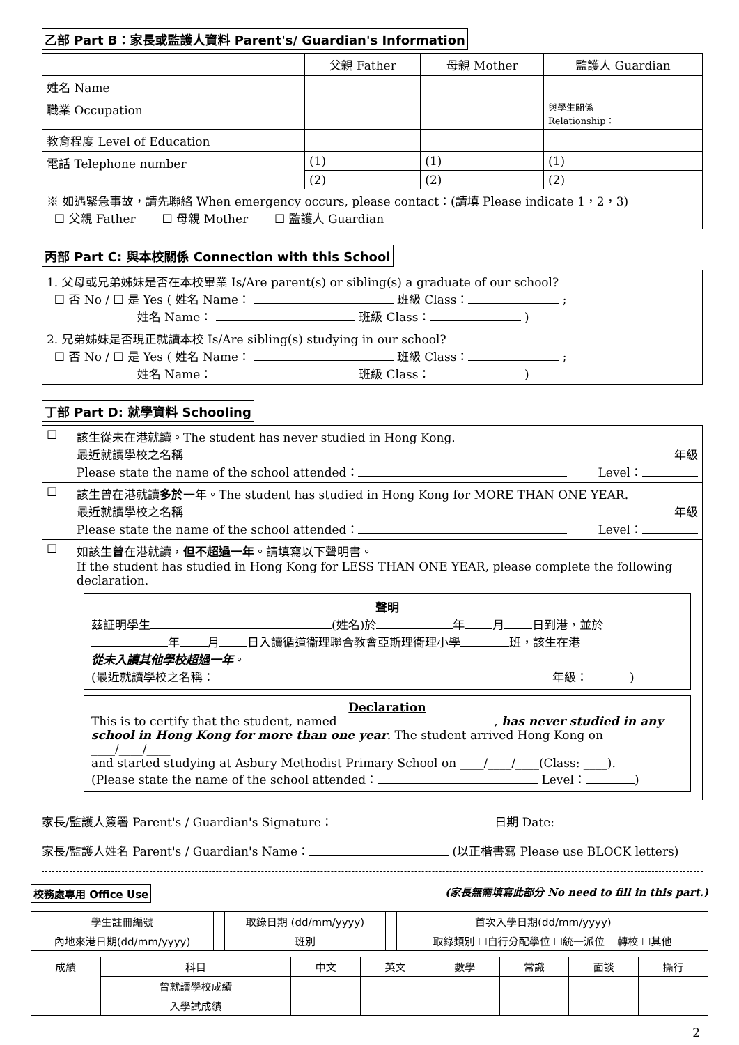乙部 Part B：家長或監護人資料 Parent's/ Guardian's Information
| | 父親 Father | 母親 Mother | 監護人 Guardian |
| --- | --- | --- | --- |
| 姓名 Name | | | |
| 職業 Occupation | | | 與學生關係 Relationship： |
| 教育程度 Level of Education | | | |
| 電話 Telephone number | (1) | (1) | (1) |
| | (2) | (2) | (2) |
| ※ 如遇緊急事故，請先聯絡 When emergency occurs, please contact：(請填 Please indicate 1，2，3) ☐ 父親 Father ☐ 母親 Mother ☐ 監護人 Guardian | | | |
丙部 Part C: 與本校關係 Connection with this School
| 1. 父母或兄弟姊妹是否在本校畢業 Is/Are parent(s) or sibling(s) a graduate of our school? ☐ 否 No / ☐ 是 Yes ( 姓名 Name： 班級 Class： ; 姓名 Name： 班級 Class： ) |
| 2. 兄弟姊妹是否現正就讀本校 Is/Are sibling(s) studying in our school? ☐ 否 No / ☐ 是 Yes ( 姓名 Name： 班級 Class： ; 姓名 Name： 班級 Class： ) |
丁部 Part D: 就學資料 Schooling
| ☐ | 該生從未在港就讀。The student has never studied in Hong Kong. 最近就讀學校之名稱 年級 Please state the name of the school attended： Level： |
| ☐ | 該生曾在港就讀 多於 一年。The student has studied in Hong Kong for MORE THAN ONE YEAR. 最近就讀學校之名稱 年級 Please state the name of the school attended： Level： |
| ☐ | 如該生 曾 在港就讀， 但不超過一年 。請填寫以下聲明書。 If the student has studied in Hong Kong for LESS THAN ONE YEAR, please complete the following declaration. 聲明 茲証明學生 (姓名)於 年 月 日到港，並於 年 月 日入讀循道衞理聯合教會亞斯理衞理小學 班，該生在港 從未入讀其他學校超過一年 。 (最近就讀學校之名稱： 年級： ) Declaration This is to certify that the student, named , has never studied in any school in Hong Kong for more than one year . The student arrived Hong Kong on ____/____/____ and started studying at Asbury Methodist Primary School on ____/____/____(Class: ____). (Please state the name of the school attended： Level： ) |
家長/監護人簽署 Parent's / Guardian's Signature： 日期 Date:
家長/監護人姓名 Parent's / Guardian's Name： (以正楷書寫 Please use BLOCK letters)
校務處專用 Office Use (家長無需填寫此部分 No need to fill in this part.)
| 學生註冊編號 | | 取錄日期 (dd/mm/yyyy) | | 首次入學日期(dd/mm/yyyy) | |
| 內地來港日期(dd/mm/yyyy) | | 班別 | | 取錄類別 ☐自行分配學位 ☐統一派位 ☐轉校 ☐其他 | |
| 成績 | 科目 | 中文 | 英文 | 數學 | 常識 | 面談 | 操行 |
| | 曾就讀學校成績 | | | | | | |
| | 入學試成績 | | | | | | |
2